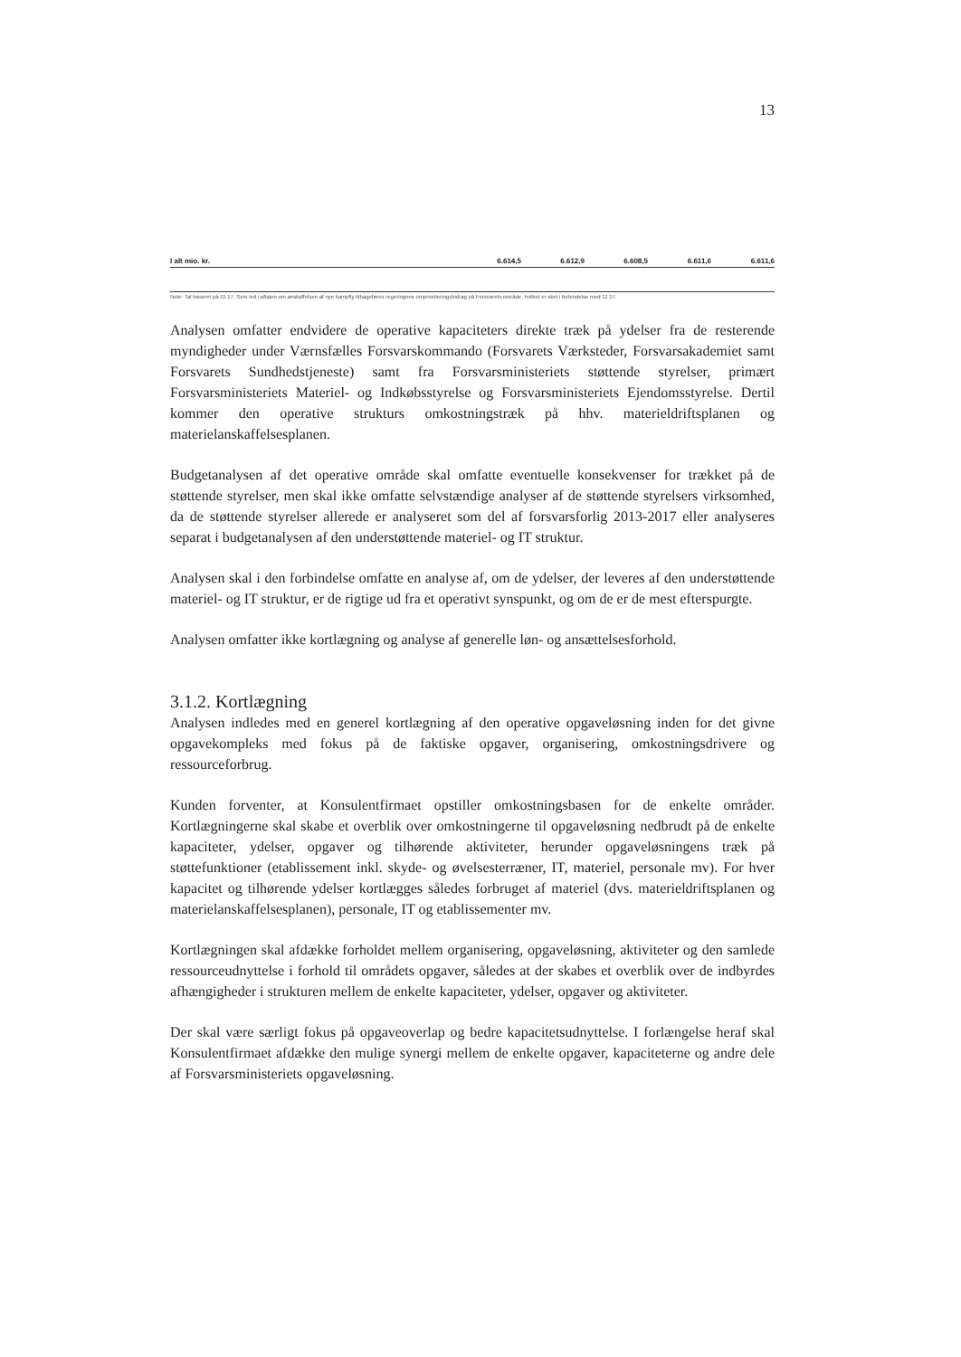13
| I alt mio. kr. | 6.614,5 | 6.612,9 | 6.608,5 | 6.611,6 | 6.611,6 |
Note: Tal baseret på 11 17. Som led i aftalen om anskaffelsen af nye kampfly tilbageføres regeringens omprioriteringsbidrag på Forsvarets område, hvilket er sket i forbindelse med 11 17.
Analysen omfatter endvidere de operative kapaciteters direkte træk på ydelser fra de resterende myndigheder under Værnsfælles Forsvarskommando (Forsvarets Værksteder, Forsvarsakademiet samt Forsvarets Sundhedstjeneste) samt fra Forsvarsministeriets støttende styrelser, primært Forsvarsministeriets Materiel- og Indkøbsstyrelse og Forsvarsministeriets Ejendomsstyrelse. Dertil kommer den operative strukturs omkostningstræk på hhv. materieldriftsplanen og materielanskaffelsesplanen.
Budgetanalysen af det operative område skal omfatte eventuelle konsekvenser for trækket på de støttende styrelser, men skal ikke omfatte selvstændige analyser af de støttende styrelsers virksomhed, da de støttende styrelser allerede er analyseret som del af forsvarsforlig 2013-2017 eller analyseres separat i budgetanalysen af den understøttende materiel- og IT struktur.
Analysen skal i den forbindelse omfatte en analyse af, om de ydelser, der leveres af den understøttende materiel- og IT struktur, er de rigtige ud fra et operativt synspunkt, og om de er de mest efterspurgte.
Analysen omfatter ikke kortlægning og analyse af generelle løn- og ansættelsesforhold.
3.1.2. Kortlægning
Analysen indledes med en generel kortlægning af den operative opgaveløsning inden for det givne opgavekompleks med fokus på de faktiske opgaver, organisering, omkostningsdrivere og ressourceforbrug.
Kunden forventer, at Konsulentfirmaet opstiller omkostningsbasen for de enkelte områder. Kortlægningerne skal skabe et overblik over omkostningerne til opgaveløsning nedbrudt på de enkelte kapaciteter, ydelser, opgaver og tilhørende aktiviteter, herunder opgaveløsningens træk på støttefunktioner (etablissement inkl. skyde- og øvelsesterræner, IT, materiel, personale mv). For hver kapacitet og tilhørende ydelser kortlægges således forbruget af materiel (dvs. materieldriftsplanen og materielanskaffelsesplanen), personale, IT og etablissementer mv.
Kortlægningen skal afdække forholdet mellem organisering, opgaveløsning, aktiviteter og den samlede ressourceudnyttelse i forhold til områdets opgaver, således at der skabes et overblik over de indbyrdes afhængigheder i strukturen mellem de enkelte kapaciteter, ydelser, opgaver og aktiviteter.
Der skal være særligt fokus på opgaveoverlap og bedre kapacitetsudnyttelse. I forlængelse heraf skal Konsulentfirmaet afdække den mulige synergi mellem de enkelte opgaver, kapaciteterne og andre dele af Forsvarsministeriets opgaveløsning.